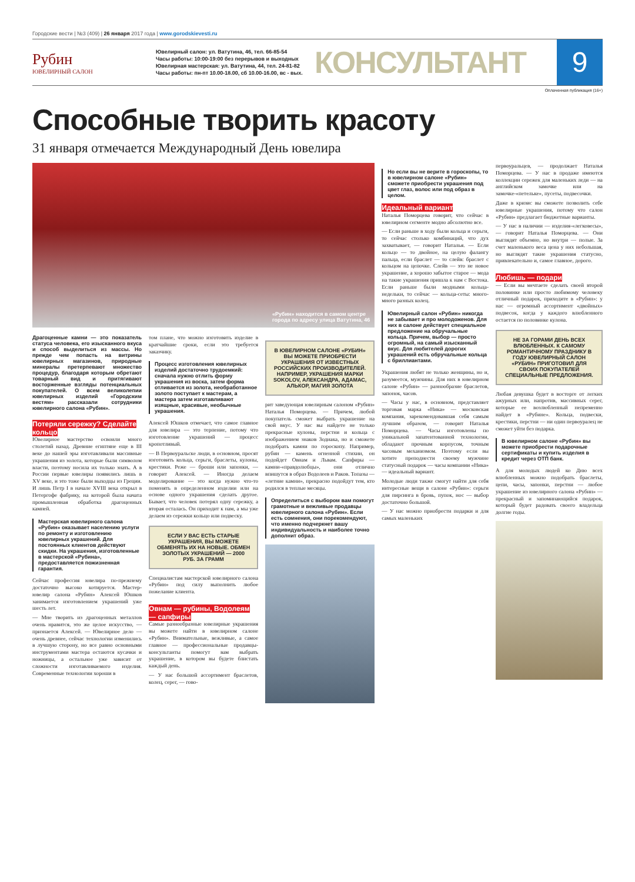Городские вести | №3 (409) | 26 января 2017 года | www.gorodskievesti.ru
Рубин
ЮВЕЛИРНЫЙ САЛОН
Ювелирный салон: ул. Ватутина, 46, тел. 66-85-54
Часы работы: 10:00-19:00 без перерывов и выходных
Ювелирная мастерская: ул. Ватутина, 44, тел. 24-81-82
Часы работы: пн-пт 10.00-18.00, сб 10.00-16.00, вс - вых.
КОНСУЛЬТАНТ
9
Оплаченная публикация (16+)
Способные творить красоту
31 января отмечается Международный День ювелира
«Рубин» находится в самом центре
города по адресу улица Ватутина, 46
Драгоценные камни — это показатель статуса человека, его изысканного вкуса и способ выделиться из массы. Но прежде чем попасть на витрины ювелирных магазинов, природные минералы претерпевают множество процедур, благодаря которым обретают товарный вид и притягивают восторженные взгляды потенциальных покупателей. О всем великолепии ювелирных изделий «Городским вестям» рассказали сотрудники ювелирного салона «Рубин».
Потеряли сережку? Сделайте кольцо
Ювелирное мастерство освоили много столетий назад. Древние египтяне еще в III веке до нашей эры изготавливали массивные украшения из золота, которые были символом власти, поэтому носила их только знать. А в России первые ювелиры появились лишь в XV веке, и это тоже были выходцы из Греции. И лишь Петр I в начале XVIII века открыл в Петергофе фабрику, на которой была начата промышленная обработка драгоценных камней.
Мастерская ювелирного салона «Рубин» оказывает населению услуги по ремонту и изготовлению ювелирных украшений. Для постоянных клиентов действуют скидки. На украшения, изготовленные в мастерской «Рубина», предоставляется пожизненная гарантия.
Сейчас профессия ювелира по-прежнему достаточно высоко котируется. Мастер-ювелир салона «Рубин» Алексей Юшков занимается изготовлением украшений уже шесть лет.
— Мне творить из драгоценных металлов очень нравится, это же целое искусство, — признается Алексей. — Ювелирное дело — очень древнее, сейчас технологии изменились в лучшую сторону, но все равно основными инструментами мастера остаются кусачки и ножницы, а остальное уже зависит от сложности изготавливаемого изделия. Современные технологии хороши в
том плане, что можно изготовить изделие в кратчайшие сроки, если это требуется заказчику.
Процесс изготовления ювелирных изделий достаточно трудоемкий: сначала нужно отлить форму украшения из воска, затем форма отливается из золота, необработанное золото поступает к мастерам, а мастера затем изготавливают изящные, красивые, необычные украшения.
Алексей Юшков отмечает, что самое главное для ювелира — это терпение, потому что изготовление украшений — процесс кропотливый.
— В Первоуральске люди, в основном, просят изготовить кольца, серьги, браслеты, кулоны, крестики. Реже — броши или запонки, — говорит Алексей. — Иногда делаем моделирование — это когда нужно что-то поменять в определенном изделии или на основе одного украшения сделать другое. Бывает, что человек потерял одну сережку, а вторая осталась. Он приходит к нам, а мы уже делаем из сережки кольцо или подвеску.
ЕСЛИ У ВАС ЕСТЬ СТАРЫЕ УКРАШЕНИЯ, ВЫ МОЖЕТЕ ОБМЕНЯТЬ ИХ НА НОВЫЕ. ОБМЕН ЗОЛОТЫХ УКРАШЕНИЙ — 2000 РУБ. ЗА ГРАММ
Специалистам мастерской ювелирного салона «Рубин» под силу выполнить любое пожелание клиента.
Овнам — рубины, Водолеям — сапфиры
Самые разнообразные ювелирные украшения вы можете найти в ювелирном салоне «Рубин». Внимательные, вежливые, а самое главное — профессиональные продавцы-консультанты помогут вам выбрать украшение, в котором вы будете блистать каждый день.
— У нас большой ассортимент браслетов, колец, серег, — гово-
В ЮВЕЛИРНОМ САЛОНЕ «РУБИН» ВЫ МОЖЕТЕ ПРИОБРЕСТИ УКРАШЕНИЯ ОТ ИЗВЕСТНЫХ РОССИЙСКИХ ПРОИЗВОДИТЕЛЕЙ. НАПРИМЕР, УКРАШЕНИЯ МАРКИ SOKOLOV, АЛЕКСАНДРА, АДАМАС, АЛЬКОР, МАГИЯ ЗОЛОТА
рит заведующая ювелирным салоном «Рубин» Наталья Поморцева. — Причем, любой покупатель сможет выбрать украшение на свой вкус. У нас вы найдете не только прекрасные кулоны, перстни и кольца с изображением знаков Зодиака, но и сможете подобрать камни по гороскопу. Например, рубин — камень огненной стихии, он подойдет Овнам и Львам. Сапфиры — камни-«правдолюбцы», они отлично впишутся в образ Водолеев и Раков. Топазы — «летние камни», прекрасно подойдут тем, кто родился в теплые месяцы.
Определиться с выбором вам помогут грамотные и вежливые продавцы ювелирного салона «Рубин». Если есть сомнения, они порекомендуют, что именно подчеркнет вашу индивидуальность и наиболее точно дополнит образ.
Но если вы не верите в гороскопы, то в ювелирном салоне «Рубин» сможете приобрести украшения под цвет глаз, волос или под образ в целом.
Идеальный вариант
Наталья Поморцева говорит, что сейчас в ювелирном сегменте модно абсолютно все.
— Если раньше в ходу были кольца и серьги, то сейчас столько комбинаций, что дух захватывает, — говорит Наталья. — Если кольцо — то двойное, на целую фалангу пальца, если браслет — то слейв: браслет с кольцом на цепочке. Слейв — это не новое украшение, а хорошо забытое старое — мода на такие украшения пришла к нам с Востока. Если раньше были модными кольца-недельки, то сейчас — кольца-сеты: много-много разных колец.
Ювелирный салон «Рубин» никогда не забывает и про молодоженов. Для них в салоне действует специальное предложение на обручальные кольца. Причем, выбор — просто огромный, на самый изысканный вкус. Для любителей дорогих украшений есть обручальные кольца с бриллиантами.
Украшения любят не только женщины, но и, разумеется, мужчины. Для них в ювелирном салоне «Рубин» — разнообразие браслетов, запонок, часов.
— Часы у нас, в основном, представляет торговая марка «Ника» — московская компания, зарекомендовавшая себя самым лучшим образом, — говорит Наталья Поморцева. — Часы изготовлены по уникальной запатентованной технологии, обладают прочным корпусом, точным часовым механизмом. Поэтому если вы хотите преподнести своему мужчине статусный подарок — часы компании «Ника» — идеальный вариант.
Молодые люди также смогут найти для себя интересные вещи в салоне «Рубин»: серьги для пирсинга в бровь, пупок, нос — выбор достаточно большой.
— У нас можно приобрести подарки и для самых маленьких
первоуральцев, — продолжает Наталья Поморцева. — У нас в продаже имеются коллекции сережек для маленьких леди — на английском замочке или на замочке-«петельке», пусеты, подвесочки.
Даже в кризис вы сможете позволить себе ювелирные украшения, потому что салон «Рубин» предлагает бюджетные варианты.
— У нас в наличии — изделия-«легковесы», — говорит Наталья Поморцева. — Они выглядят объемно, но внутри — полые. За счет маленького веса цена у них небольшая, но выглядят такие украшения статусно, привлекательно и, самое главное, дорого.
Любишь — подари
— Если вы мечтаете сделать своей второй половинке или просто любимому человеку отличный подарок, приходите в «Рубин»: у нас — огромный ассортимент «двойных» подвесок, когда у каждого влюбленного остается по половинке кулона.
НЕ ЗА ГОРАМИ ДЕНЬ ВСЕХ ВЛЮБЛЕННЫХ. К САМОМУ РОМАНТИЧНОМУ ПРАЗДНИКУ В ГОДУ ЮВЕЛИРНЫЙ САЛОН «РУБИН» ПРИГОТОВИЛ ДЛЯ СВОИХ ПОКУПАТЕЛЕЙ СПЕЦИАЛЬНЫЕ ПРЕДЛОЖЕНИЯ.
Любая девушка будет в восторге от легких ажурных или, напротив, массивных серег, которые ее возлюбленный непременно найдет в «Рубине». Кольца, подвески, крестики, перстни — ни один первоуралец не сможет уйти без подарка.
В ювелирном салоне «Рубин» вы можете приобрести подарочные сертификаты и купить изделия в кредит через ОТП банк.
А для молодых людей ко Дню всех влюбленных можно подобрать браслеты, цепи, часы, запонки, перстни — любое украшение из ювелирного салона «Рубин» — прекрасный и запоминающийся подарок, который будет радовать своего владельца долгие годы.